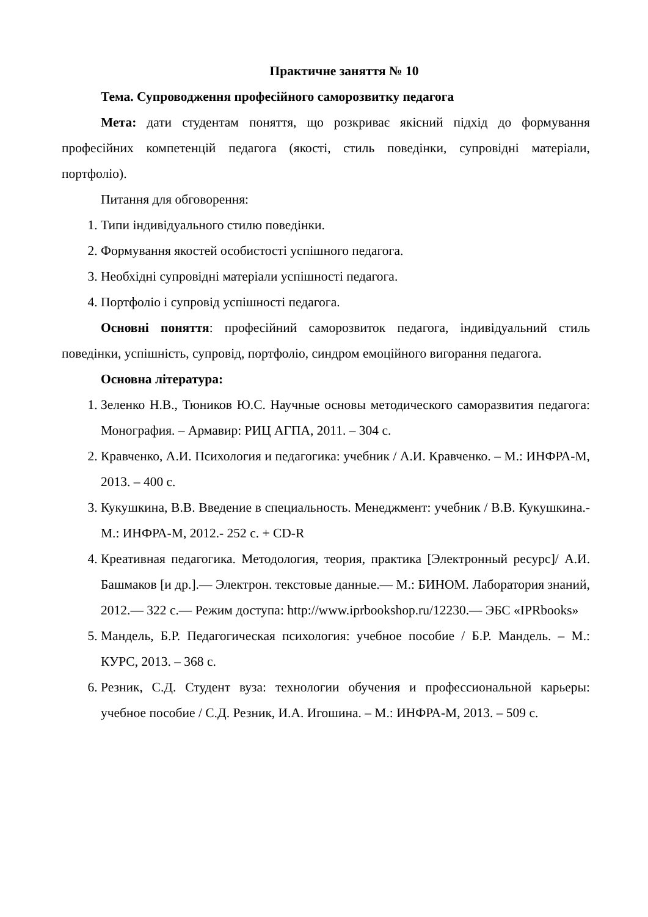Практичне заняття № 10
Тема. Супроводження професійного саморозвитку педагога
Мета: дати студентам поняття, що розкриває якісний підхід до формування професійних компетенцій педагога (якості, стиль поведінки, супровідні матеріали, портфоліо).
Питання для обговорення:
1. Типи індивідуального стилю поведінки.
2. Формування якостей особистості успішного педагога.
3. Необхідні супровідні матеріали успішності педагога.
4. Портфоліо і супровід успішності педагога.
Основні поняття: професійний саморозвиток педагога, індивідуальний стиль поведінки, успішність, супровід, портфоліо, синдром емоційного вигорання педагога.
Основна література:
1. Зеленко Н.В., Тюников Ю.С. Научные основы методического саморазвития педагога: Монография. – Армавир: РИЦ АГПА, 2011. – 304 с.
2. Кравченко, А.И. Психология и педагогика: учебник / А.И. Кравченко. – М.: ИНФРА-М, 2013. – 400 с.
3. Кукушкина, В.В. Введение в специальность. Менеджмент: учебник / В.В. Кукушкина.- М.: ИНФРА-М, 2012.- 252 с. + CD-R
4. Креативная педагогика. Методология, теория, практика [Электронный ресурс]/ А.И. Башмаков [и др.].— Электрон. текстовые данные.— М.: БИНОМ. Лаборатория знаний, 2012.— 322 с.— Режим доступа: http://www.iprbookshop.ru/12230.— ЭБС «IPRbooks»
5. Мандель, Б.Р. Педагогическая психология: учебное пособие / Б.Р. Мандель. – М.: КУРС, 2013. – 368 с.
6. Резник, С.Д. Студент вуза: технологии обучения и профессиональной карьеры: учебное пособие / С.Д. Резник, И.А. Игошина. – М.: ИНФРА-М, 2013. – 509 с.